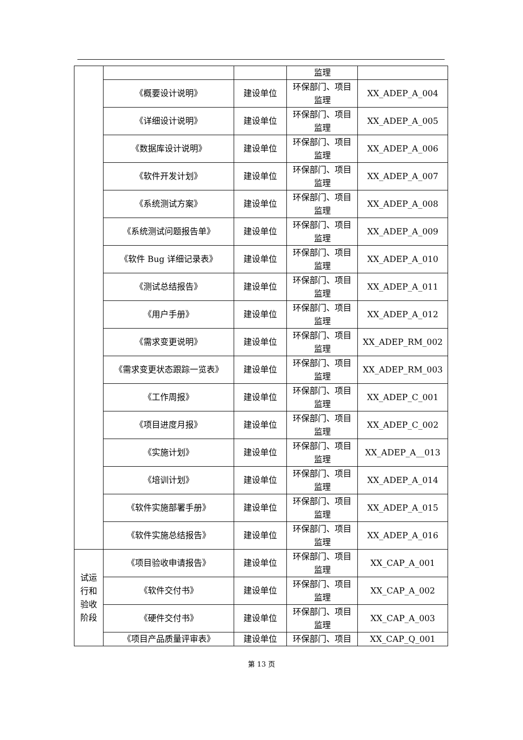| | | | 监理 | |
| | 《概要设计说明》 | 建设单位 | 环保部门、项目监理 | XX_ADEP_A_004 |
| | 《详细设计说明》 | 建设单位 | 环保部门、项目监理 | XX_ADEP_A_005 |
| | 《数据库设计说明》 | 建设单位 | 环保部门、项目监理 | XX_ADEP_A_006 |
| | 《软件开发计划》 | 建设单位 | 环保部门、项目监理 | XX_ADEP_A_007 |
| | 《系统测试方案》 | 建设单位 | 环保部门、项目监理 | XX_ADEP_A_008 |
| | 《系统测试问题报告单》 | 建设单位 | 环保部门、项目监理 | XX_ADEP_A_009 |
| | 《软件 Bug 详细记录表》 | 建设单位 | 环保部门、项目监理 | XX_ADEP_A_010 |
| | 《测试总结报告》 | 建设单位 | 环保部门、项目监理 | XX_ADEP_A_011 |
| | 《用户手册》 | 建设单位 | 环保部门、项目监理 | XX_ADEP_A_012 |
| | 《需求变更说明》 | 建设单位 | 环保部门、项目监理 | XX_ADEP_RM_002 |
| | 《需求变更状态跟踪一览表》 | 建设单位 | 环保部门、项目监理 | XX_ADEP_RM_003 |
| | 《工作周报》 | 建设单位 | 环保部门、项目监理 | XX_ADEP_C_001 |
| | 《项目进度月报》 | 建设单位 | 环保部门、项目监理 | XX_ADEP_C_002 |
| | 《实施计划》 | 建设单位 | 环保部门、项目监理 | XX_ADEP_A__013 |
| | 《培训计划》 | 建设单位 | 环保部门、项目监理 | XX_ADEP_A_014 |
| | 《软件实施部署手册》 | 建设单位 | 环保部门、项目监理 | XX_ADEP_A_015 |
| | 《软件实施总结报告》 | 建设单位 | 环保部门、项目监理 | XX_ADEP_A_016 |
| 试运行和验收阶段 | 《项目验收申请报告》 | 建设单位 | 环保部门、项目监理 | XX_CAP_A_001 |
| | 《软件交付书》 | 建设单位 | 环保部门、项目监理 | XX_CAP_A_002 |
| | 《硬件交付书》 | 建设单位 | 环保部门、项目监理 | XX_CAP_A_003 |
| | 《项目产品质量评审表》 | 建设单位 | 环保部门、项目 | XX_CAP_Q_001 |
第 13 页